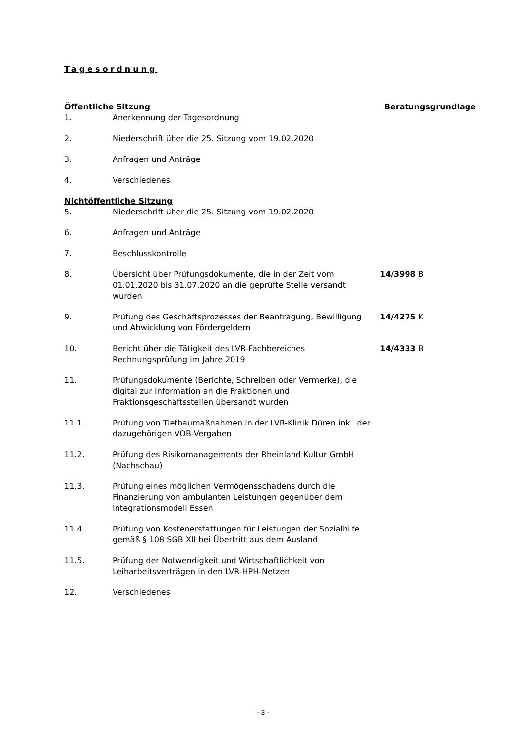Tagesordnung
| Öffentliche Sitzung | | Beratungsgrundlage |
| 1. | Anerkennung der Tagesordnung | |
| 2. | Niederschrift über die 25. Sitzung vom 19.02.2020 | |
| 3. | Anfragen und Anträge | |
| 4. | Verschiedenes | |
| Nichtöffentliche Sitzung | | |
| 5. | Niederschrift über die 25. Sitzung vom 19.02.2020 | |
| 6. | Anfragen und Anträge | |
| 7. | Beschlusskontrolle | |
| 8. | Übersicht über Prüfungsdokumente, die in der Zeit vom 01.01.2020 bis 31.07.2020 an die geprüfte Stelle versandt wurden | 14/3998 B |
| 9. | Prüfung des Geschäftsprozesses der Beantragung, Bewilligung und Abwicklung von Fördergeldern | 14/4275 K |
| 10. | Bericht über die Tätigkeit des LVR-Fachbereiches Rechnungsprüfung im Jahre 2019 | 14/4333 B |
| 11. | Prüfungsdokumente (Berichte, Schreiben oder Vermerke), die digital zur Information an die Fraktionen und Fraktionsgeschäftsstellen übersandt wurden | |
| 11.1. | Prüfung von Tiefbaumaßnahmen in der LVR-Klinik Düren inkl. der dazugehörigen VOB-Vergaben | |
| 11.2. | Prüfung des Risikomanagements der Rheinland Kultur GmbH (Nachschau) | |
| 11.3. | Prüfung eines möglichen Vermögensschadens durch die Finanzierung von ambulanten Leistungen gegenüber dem Integrationsmodell Essen | |
| 11.4. | Prüfung von Kostenerstattungen für Leistungen der Sozialhilfe gemäß § 108 SGB XII bei Übertritt aus dem Ausland | |
| 11.5. | Prüfung der Notwendigkeit und Wirtschaftlichkeit von Leiharbeitsverträgen in den LVR-HPH-Netzen | |
| 12. | Verschiedenes | |
- 3 -